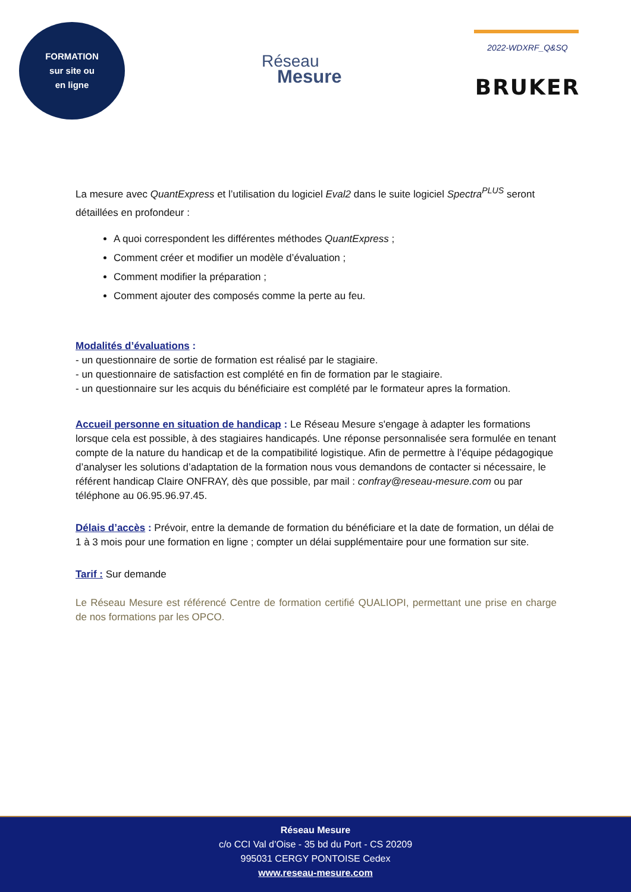FORMATION
sur site ou
en ligne
Réseau
Mesure
2022-WDXRF_Q&SQ
BRUKER
La mesure avec QuantExpress et l’utilisation du logiciel Eval2 dans le suite logiciel Spectra<sup>PLUS</sup> seront détaillées en profondeur :
A quoi correspondent les différentes méthodes QuantExpress ;
Comment créer et modifier un modèle d’évaluation ;
Comment modifier la préparation ;
Comment ajouter des composés comme la perte au feu.
Modalités d’évaluations
:
- un questionnaire de sortie de formation est réalisé par le stagiaire.
- un questionnaire de satisfaction est complété en fin de formation par le stagiaire.
- un questionnaire sur les acquis du bénéficiaire est complété par le formateur apres la formation.
Accueil personne en situation de handicap
: Le Réseau Mesure s'engage à adapter les formations lorsque cela est possible, à des stagiaires handicapés. Une réponse personnalisée sera formulée en tenant compte de la nature du handicap et de la compatibilité logistique. Afin de permettre à l’équipe pédagogique d’analyser les solutions d’adaptation de la formation nous vous demandons de contacter si nécessaire, le référent handicap Claire ONFRAY, dès que possible, par mail : confray@reseau-mesure.com ou par téléphone au 06.95.96.97.45.
Délais d’accès
: Prévoir, entre la demande de formation du bénéficiare et la date de formation, un délai de 1 à 3 mois pour une formation en ligne ; compter un délai supplémentaire pour une formation sur site.
Tarif :
Sur demande
Le Réseau Mesure est référencé Centre de formation certifié QUALIOPI, permettant une prise en charge de nos formations par les OPCO.
Réseau Mesure
c/o CCI Val d’Oise - 35 bd du Port - CS 20209
995031 CERGY PONTOISE Cedex
www.reseau-mesure.com